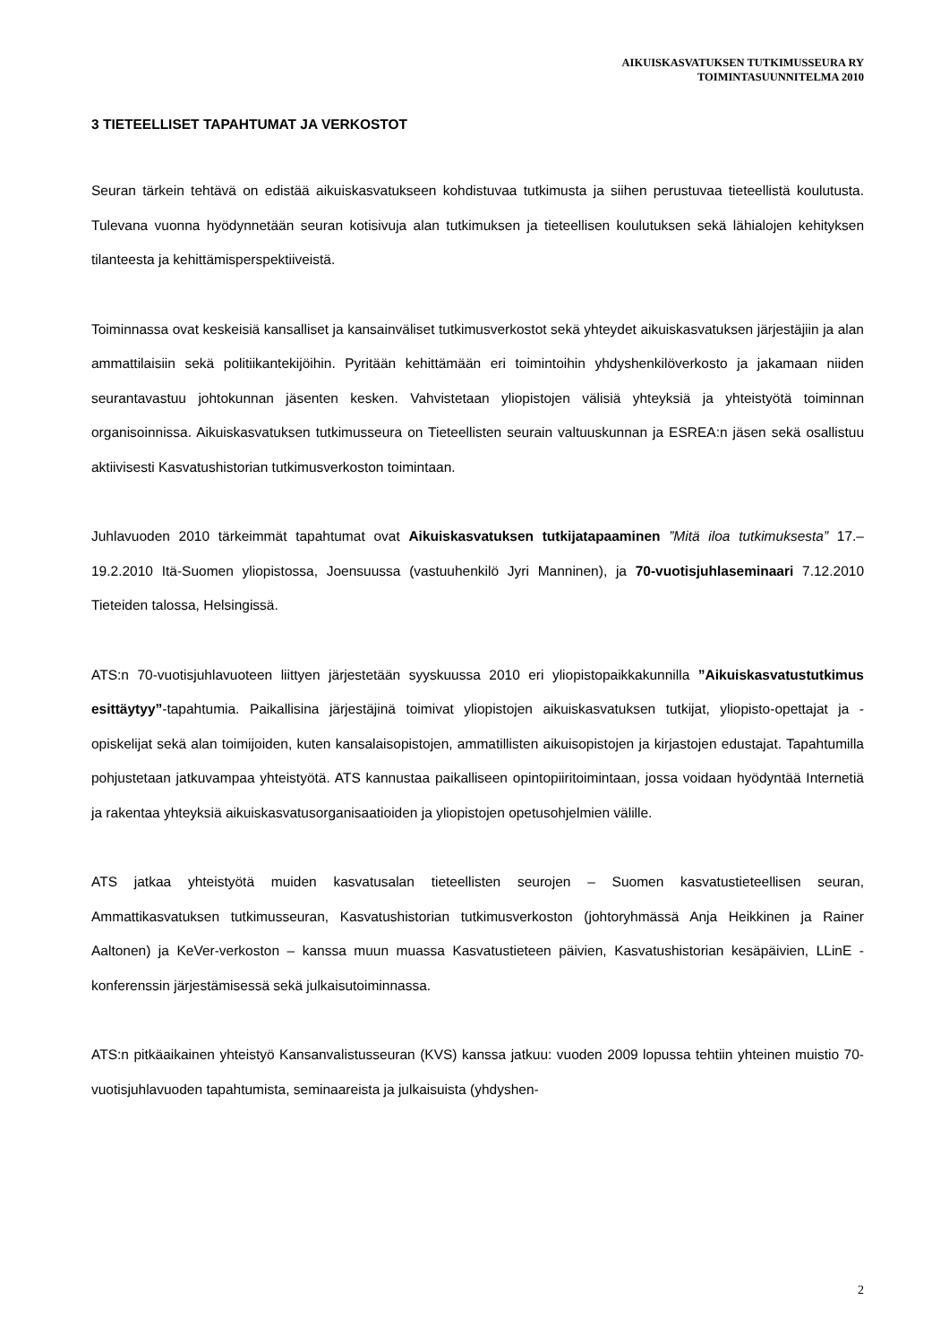AIKUISKASVATUKSEN TUTKIMUSSEURA RY
TOIMINTASUUNNITELMA 2010
3 TIETEELLISET TAPAHTUMAT JA VERKOSTOT
Seuran tärkein tehtävä on edistää aikuiskasvatukseen kohdistuvaa tutkimusta ja siihen perustuvaa tieteellistä koulutusta. Tulevana vuonna hyödynnetään seuran kotisivuja alan tutkimuksen ja tieteellisen koulutuksen sekä lähialojen kehityksen tilanteesta ja kehittämisperspektiiveistä.
Toiminnassa ovat keskeisiä kansalliset ja kansainväliset tutkimusverkostot sekä yhteydet aikuiskasvatuksen järjestäjiin ja alan ammattilaisiin sekä politiikantekijöihin. Pyritään kehittämään eri toimintoihin yhdyshenkilöverkosto ja jakamaan niiden seurantavastuu johtokunnan jäsenten kesken. Vahvistetaan yliopistojen välisiä yhteyksiä ja yhteistyötä toiminnan organisoinnissa. Aikuiskasvatuksen tutkimusseura on Tieteellisten seurain valtuuskunnan ja ESREA:n jäsen sekä osallistuu aktiivisesti Kasvatushistorian tutkimusverkoston toimintaan.
Juhlavuoden 2010 tärkeimmät tapahtumat ovat Aikuiskasvatuksen tutkijatapaaminen ”Mitä iloa tutkimuksesta” 17.–19.2.2010 Itä-Suomen yliopistossa, Joensuussa (vastuuhenkilö Jyri Manninen), ja 70-vuotisjuhlaseminaari 7.12.2010 Tieteiden talossa, Helsingissä.
ATS:n 70-vuotisjuhlavuoteen liittyen järjestetään syyskuussa 2010 eri yliopistopaikkakunnilla ”Aikuiskasvatustutkimus esittäytyy”-tapahtumia. Paikallisina järjestäjinä toimivat yliopistojen aikuiskasvatuksen tutkijat, yliopisto-opettajat ja -opiskelijat sekä alan toimijoiden, kuten kansalaisopistojen, ammatillisten aikuisopistojen ja kirjastojen edustajat. Tapahtumilla pohjustetaan jatkuvampaa yhteistyötä. ATS kannustaa paikalliseen opintopiiritoimintaan, jossa voidaan hyödyntää Internetiä ja rakentaa yhteyksiä aikuiskasvatusorganisaatioiden ja yliopistojen opetusohjelmien välille.
ATS jatkaa yhteistyötä muiden kasvatusalan tieteellisten seurojen – Suomen kasvatustieteellisen seuran, Ammattikasvatuksen tutkimusseuran, Kasvatushistorian tutkimusverkoston (johtoryhmässä Anja Heikkinen ja Rainer Aaltonen) ja KeVer-verkoston – kanssa muun muassa Kasvatustieteen päivien, Kasvatushistorian kesäpäivien, LLinE -konferenssin järjestämisessä sekä julkaisutoiminnassa.
ATS:n pitkäaikainen yhteistyö Kansanvalistusseuran (KVS) kanssa jatkuu: vuoden 2009 lopussa tehtiin yhteinen muistio 70-vuotisjuhlavuoden tapahtumista, seminaareista ja julkaisuista (yhdyshen-
2